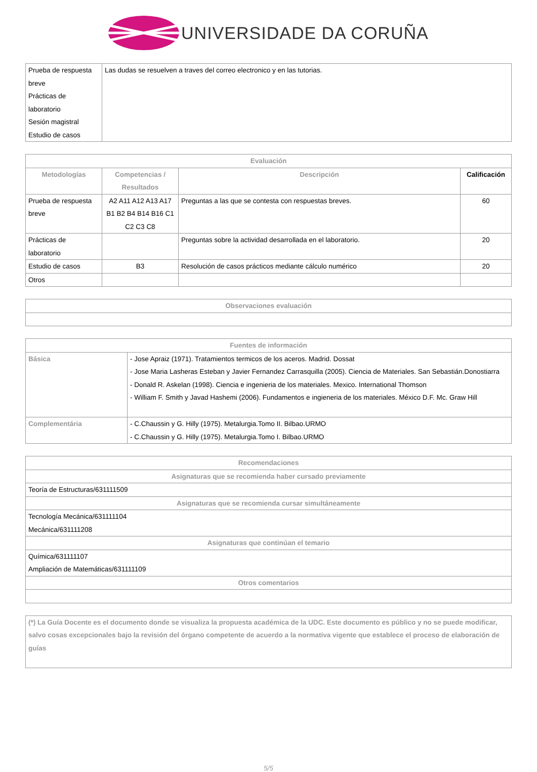UNIVERSIDADE DA CORUÑA
| Prueba de respuesta breve Prácticas de laboratorio Sesión magistral Estudio de casos | Las dudas se resuelven a traves del correo electronico y en las tutorias. |
| Evaluación | | | |
| --- | --- | --- | --- |
| Metodologías | Competencias / Resultados | Descripción | Calificación |
| Prueba de respuesta breve | A2 A11 A12 A13 A17 B1 B2 B4 B14 B16 C1 C2 C3 C8 | Preguntas a las que se contesta con respuestas breves. | 60 |
| Prácticas de laboratorio | | Preguntas sobre la actividad desarrollada en el laboratorio. | 20 |
| Estudio de casos | B3 | Resolución de casos prácticos mediante cálculo numérico | 20 |
| Otros | | | |
| Observaciones evaluación |
| --- |
| Fuentes de información | |
| --- | --- |
| Básica | - Jose Apraiz (1971). Tratamientos termicos de los aceros. Madrid. Dossat - Jose Maria Lasheras Esteban y Javier Fernandez Carrasquilla (2005). Ciencia de Materiales. San Sebastián.Donostiarra - Donald R. Askelan (1998). Ciencia e ingenieria de los materiales. Mexico. International Thomson - William F. Smith y Javad Hashemi (2006). Fundamentos e ingieneria de los materiales. México D.F. Mc. Graw Hill |
| Complementária | - C.Chaussin y G. Hilly (1975). Metalurgia.Tomo II. Bilbao.URMO - C.Chaussin y G. Hilly (1975). Metalurgia.Tomo I. Bilbao.URMO |
| Recomendaciones |
| --- |
| Asignaturas que se recomienda haber cursado previamente |
| Teoría de Estructuras/631111509 |
| Asignaturas que se recomienda cursar simultáneamente |
| Tecnología Mecánica/631111104 Mecánica/631111208 |
| Asignaturas que continúan el temario |
| Química/631111107 Ampliación de Matemáticas/631111109 |
| Otros comentarios |
| (*) La Guía Docente es el documento donde se visualiza la propuesta académica de la UDC. Este documento es público y no se puede modificar, salvo cosas excepcionales bajo la revisión del órgano competente de acuerdo a la normativa vigente que establece el proceso de elaboración de guías |
5/5